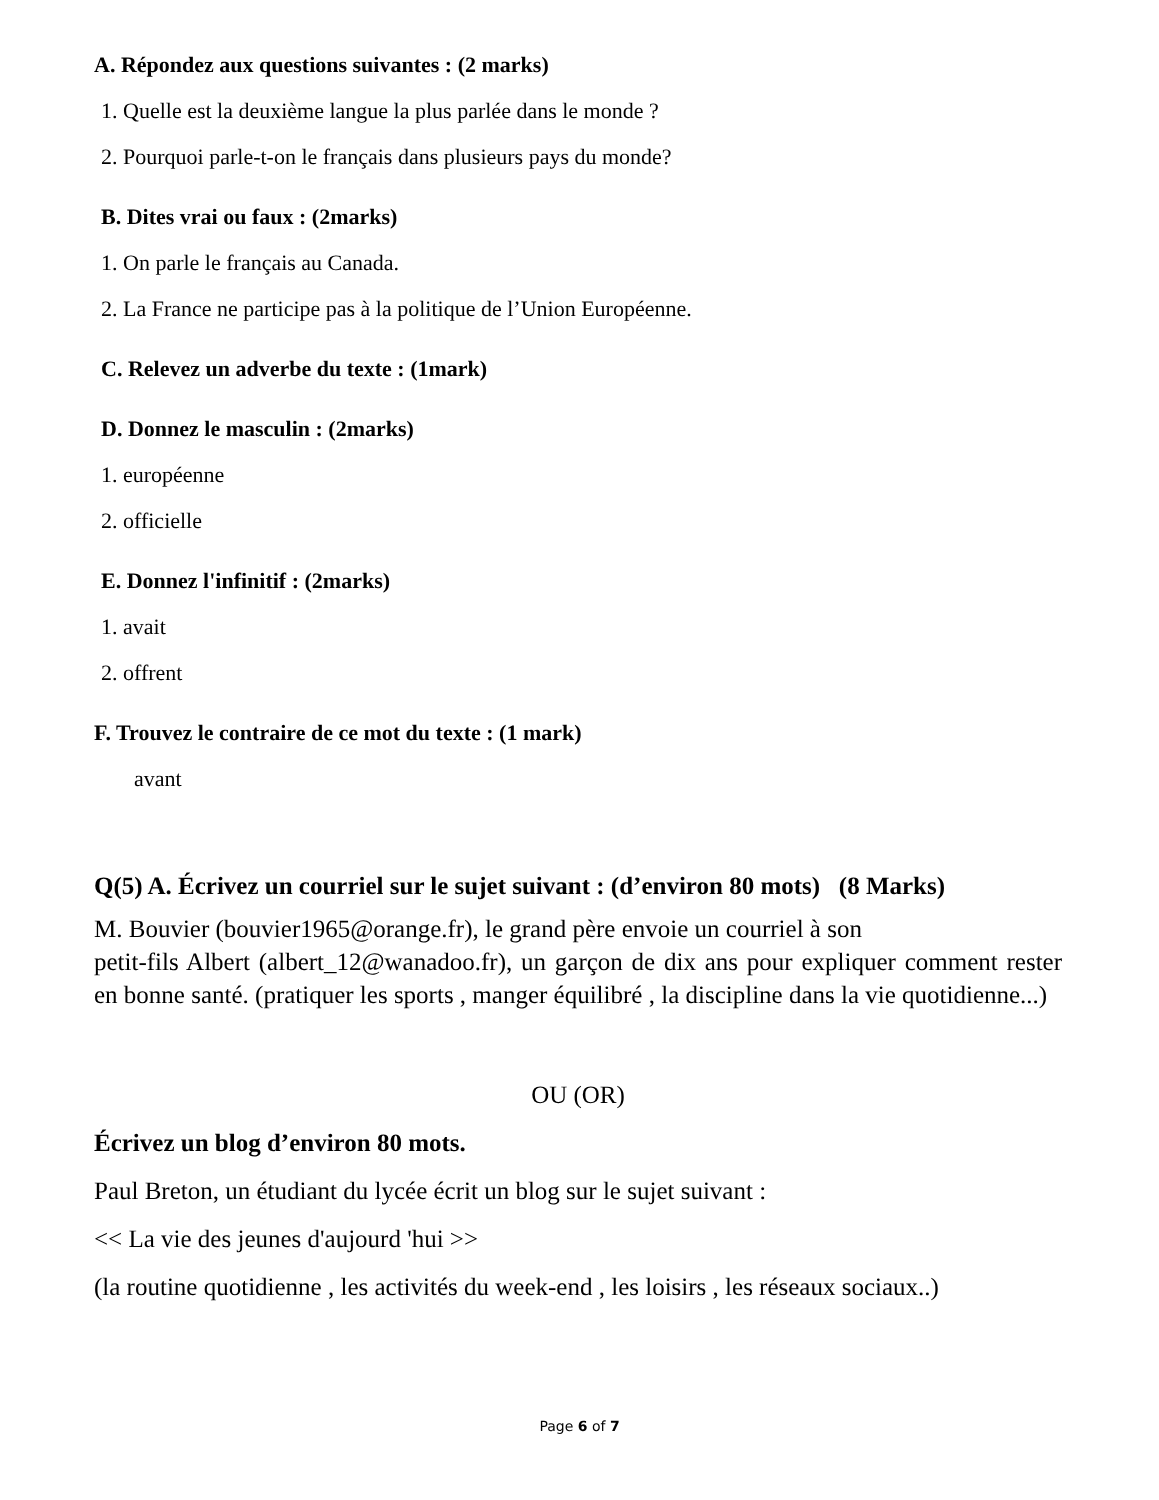A. Répondez aux questions suivantes : (2 marks)
1. Quelle est la deuxième langue la plus parlée dans le monde ?
2. Pourquoi parle-t-on le français dans plusieurs pays du monde?
B. Dites vrai ou faux : (2marks)
1. On parle le français au Canada.
2. La France ne participe pas à la politique de l’Union Européenne.
C. Relevez un adverbe du texte : (1mark)
D. Donnez le masculin : (2marks)
1. européenne
2. officielle
E. Donnez l'infinitif : (2marks)
1. avait
2. offrent
F. Trouvez le contraire de ce mot du texte : (1 mark)
avant
Q(5) A. Écrivez un courriel sur le sujet suivant : (d’environ 80 mots) (8 Marks)
M. Bouvier (bouvier1965@orange.fr), le grand père envoie un courriel à son
petit-fils Albert (albert_12@wanadoo.fr), un garçon de dix ans pour expliquer comment rester en bonne santé. (pratiquer les sports , manger équilibré , la discipline dans la vie quotidienne...)
OU (OR)
Écrivez un blog d’environ 80 mots.
Paul Breton, un étudiant du lycée écrit un blog sur le sujet suivant :
<< La vie des jeunes d'aujourd 'hui >>
(la routine quotidienne , les activités du week-end , les loisirs , les réseaux sociaux..)
Page 6 of 7